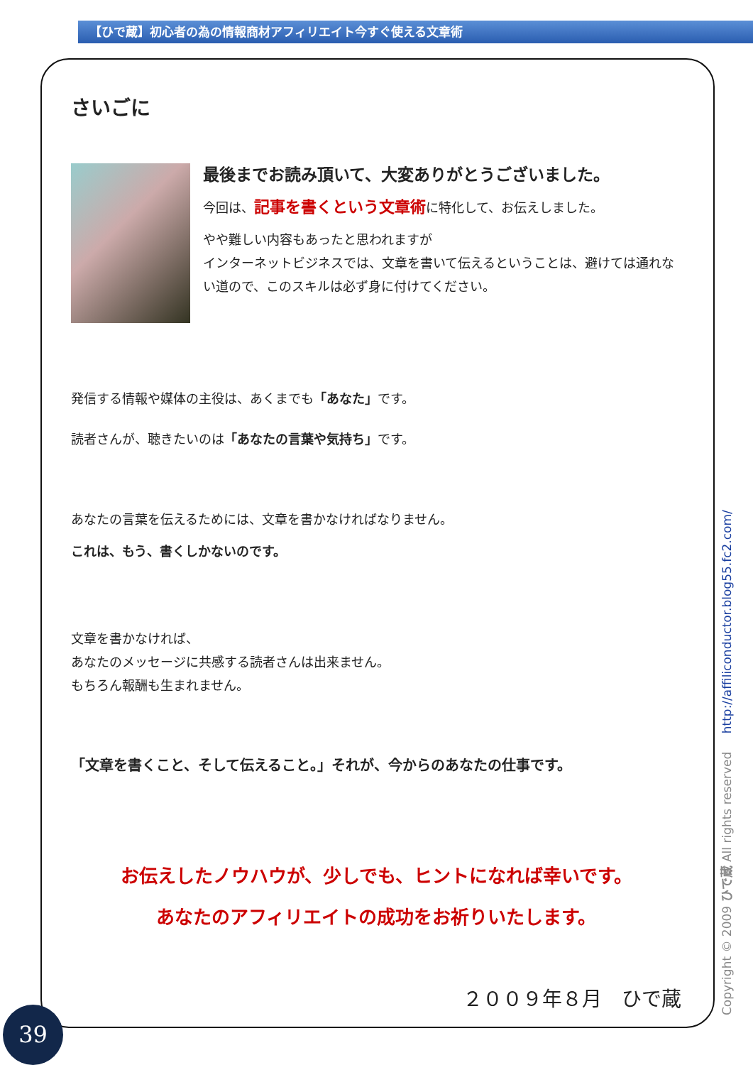【ひで蔵】初心者の為の情報商材アフィリエイト今すぐ使える文章術
さいごに
最後までお読み頂いて、大変ありがとうございました。
今回は、記事を書くという文章術に特化して、お伝えしました。
やや難しい内容もあったと思われますが
インターネットビジネスでは、文章を書いて伝えるということは、避けては通れない道ので、このスキルは必ず身に付けてください。
発信する情報や媒体の主役は、あくまでも「あなた」です。
読者さんが、聴きたいのは「あなたの言葉や気持ち」です。
あなたの言葉を伝えるためには、文章を書かなければなりません。
これは、もう、書くしかないのです。
文章を書かなければ、
あなたのメッセージに共感する読者さんは出来ません。
もちろん報酬も生まれません。
「文章を書くこと、そして伝えること。」それが、今からのあなたの仕事です。
お伝えしたノウハウが、少しでも、ヒントになれば幸いです。
あなたのアフィリエイトの成功をお祈りいたします。
２００９年８月　ひで蔵
Copyright © 2009 ひで蔵 All rights reserved http://affiliconductor.blog55.fc2.com/
39